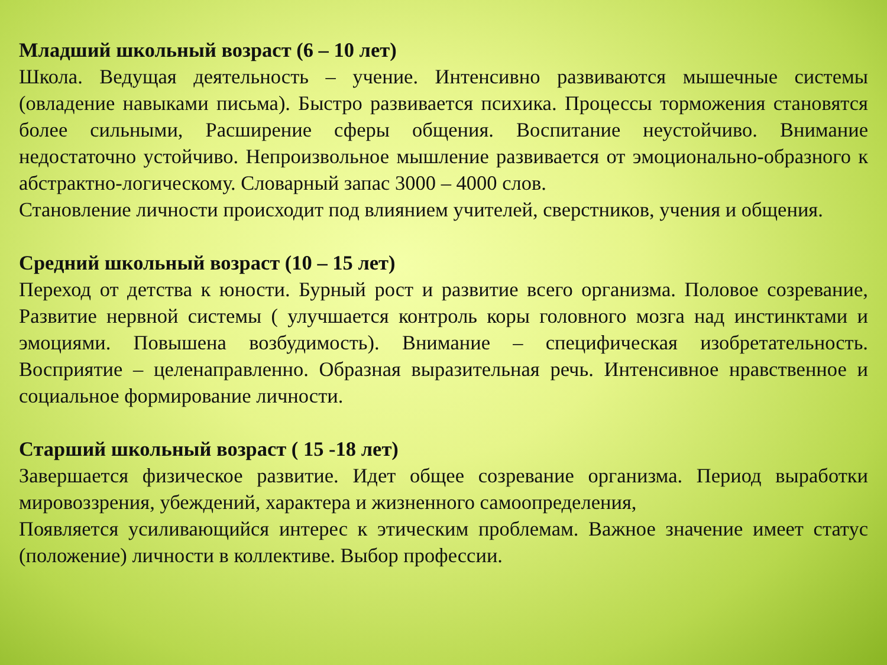Младший школьный возраст (6 – 10 лет)
Школа. Ведущая деятельность – учение. Интенсивно развиваются мышечные системы (овладение навыками письма). Быстро развивается психика. Процессы торможения становятся более сильными, Расширение сферы общения. Воспитание неустойчиво. Внимание недостаточно устойчиво. Непроизвольное мышление развивается от эмоционально-образного к абстрактно-логическому. Словарный запас 3000 – 4000 слов.
Становление личности происходит под влиянием учителей, сверстников, учения и общения.
Средний школьный возраст (10 – 15 лет)
Переход от детства к юности. Бурный рост и развитие всего организма. Половое созревание, Развитие нервной системы ( улучшается контроль коры головного мозга над инстинктами и эмоциями. Повышена возбудимость). Внимание – специфическая изобретательность. Восприятие – целенаправленно. Образная выразительная речь. Интенсивное нравственное и социальное формирование личности.
Старший школьный возраст ( 15 -18 лет)
Завершается физическое развитие. Идет общее созревание организма. Период выработки мировоззрения, убеждений, характера и жизненного самоопределения,
Появляется усиливающийся интерес к этическим проблемам. Важное значение имеет статус (положение) личности в коллективе. Выбор профессии.